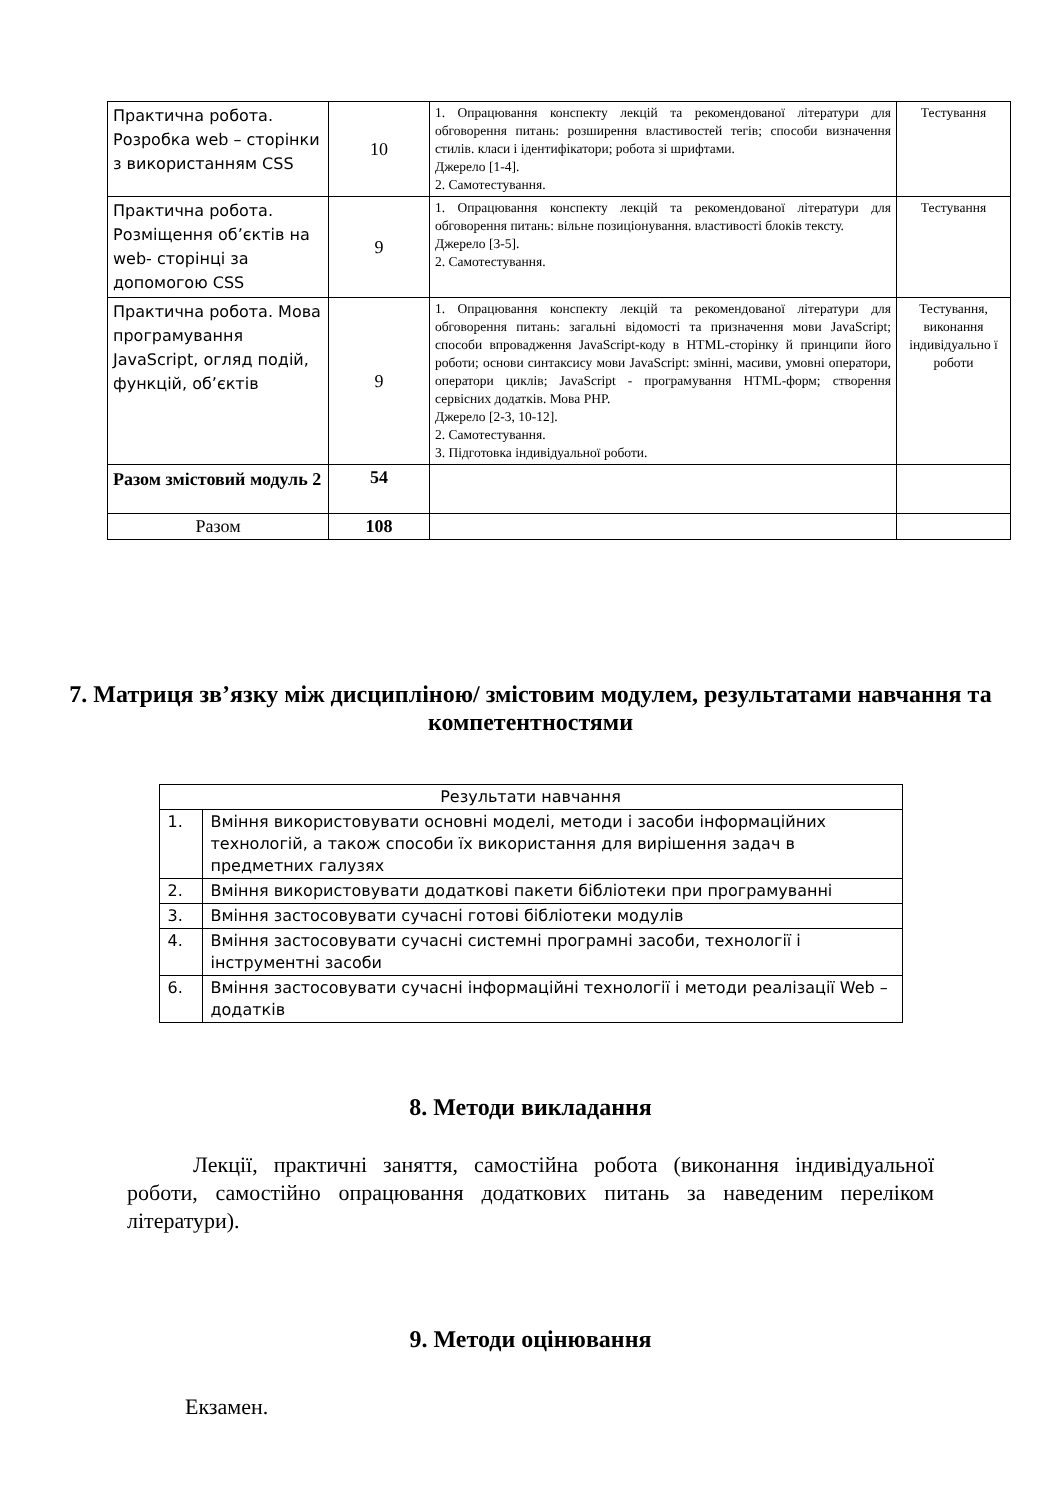| Практична робота. Розробка web – сторінки з використанням CSS | 10 | 1. Опрацювання конспекту лекцій та рекомендованої літератури для обговорення питань: розширення властивостей тегів; способи визначення стилів. класи і ідентифікатори; робота зі шрифтами. Джерело [1-4]. 2. Самотестування. | Тестування |
| Практична робота. Розміщення об’єктів на web- сторінці за допомогою CSS | 9 | 1. Опрацювання конспекту лекцій та рекомендованої літератури для обговорення питань: вільне позиціонування. властивості блоків тексту. Джерело [3-5]. 2. Самотестування. | Тестування |
| Практична робота. Мова програмування JavaScript, огляд подій, функцій, об’єктів | 9 | 1. Опрацювання конспекту лекцій та рекомендованої літератури для обговорення питань: загальні відомості та призначення мови JavaScript; способи впровадження JavaScript-коду в HTML-сторінку й принципи його роботи; основи синтаксису мови JavaScript: змінні, масиви, умовні оператори, оператори циклів; JavaScript - програмування HTML-форм; створення сервісних додатків. Мова PHP. Джерело [2-3, 10-12]. 2. Самотестування. 3. Підготовка індивідуальної роботи. | Тестування, виконання індивідуально ї роботи |
| Разом змістовий модуль 2 | 54 | | |
| Разом | 108 | | |
7. Матриця зв’язку між дисципліною/ змістовим модулем, результатами навчання та компетентностями
| Результати навчання | |
| 1. | Вміння використовувати основні моделі, методи і засоби інформаційних технологій, а також способи їх використання для вирішення задач в предметних галузях |
| 2. | Вміння використовувати додаткові пакети бібліотеки при програмуванні |
| 3. | Вміння застосовувати сучасні готові бібліотеки модулів |
| 4. | Вміння застосовувати сучасні системні програмні засоби, технології і інструментні засоби |
| 6. | Вміння застосовувати сучасні інформаційні технології і методи реалізації Web – додатків |
8. Методи викладання
Лекції, практичні заняття, самостійна робота (виконання індивідуальної роботи, самостійно опрацювання додаткових питань за наведеним переліком літератури).
9. Методи оцінювання
Екзамен.